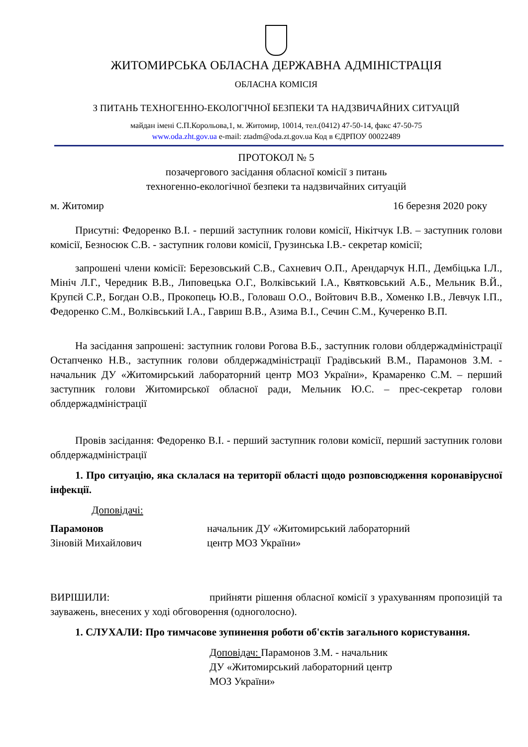ЖИТОМИРСЬКА ОБЛАСНА ДЕРЖАВНА АДМІНІСТРАЦІЯ
ОБЛАСНА КОМІСІЯ
З ПИТАНЬ ТЕХНОГЕННО-ЕКОЛОГІЧНОЇ БЕЗПЕКИ ТА НАДЗВИЧАЙНИХ СИТУАЦІЙ
майдан імені С.П.Корольова,1, м. Житомир, 10014, тел.(0412) 47-50-14, факс 47-50-75
www.oda.zht.gov.ua e-mail: ztadm@oda.zt.gov.ua Код в ЄДРПОУ 00022489
ПРОТОКОЛ № 5
позачергового засідання обласної комісії з питань
техногенно-екологічної безпеки та надзвичайних ситуацій
м. Житомир 16 березня 2020 року
Присутні: Федоренко В.І. - перший заступник голови комісії, Нікітчук І.В. – заступник голови комісії, Безносюк С.В. - заступник голови комісії, Грузинська І.В.- секретар комісії;
запрошені члени комісії: Березовський С.В., Сахневич О.П., Арендарчук Н.П., Дембіцька І.Л., Мініч Л.Г., Чередник В.В., Липовецька О.Г., Волківський І.А., Квятковський А.Б., Мельник В.Й., Крупєй С.Р., Богдан О.В., Прокопець Ю.В., Головаш О.О., Войтович В.В., Хоменко І.В., Левчук І.П., Федоренко С.М., Волківський І.А., Гавриш В.В., Азима В.І., Сечин С.М., Кучеренко В.П.
На засідання запрошені: заступник голови Рогова В.Б., заступник голови облдержадміністрації Остапченко Н.В., заступник голови облдержадміністрації Градівський В.М., Парамонов З.М. - начальник ДУ «Житомирський лабораторний центр МОЗ України», Крамаренко С.М. – перший заступник голови Житомирської обласної ради, Мельник Ю.С. – прес-секретар голови облдержадміністрації
Провів засідання: Федоренко В.І. - перший заступник голови комісії, перший заступник голови облдержадміністрації
1. Про ситуацію, яка склалася на території області щодо розповсюдження коронавірусної інфекції.
Доповідачі:
Парамонов
Зіновій Михайлович
начальник ДУ «Житомирський лабораторний
центр МОЗ України»
ВИРІШИЛИ: прийняти рішення обласної комісії з урахуванням пропозицій та зауважень, внесених у ході обговорення (одноголосно).
1. СЛУХАЛИ: Про тимчасове зупинення роботи об'єктів загального користування.
Доповідач: Парамонов З.М. - начальник
ДУ «Житомирський лабораторний центр
МОЗ України»